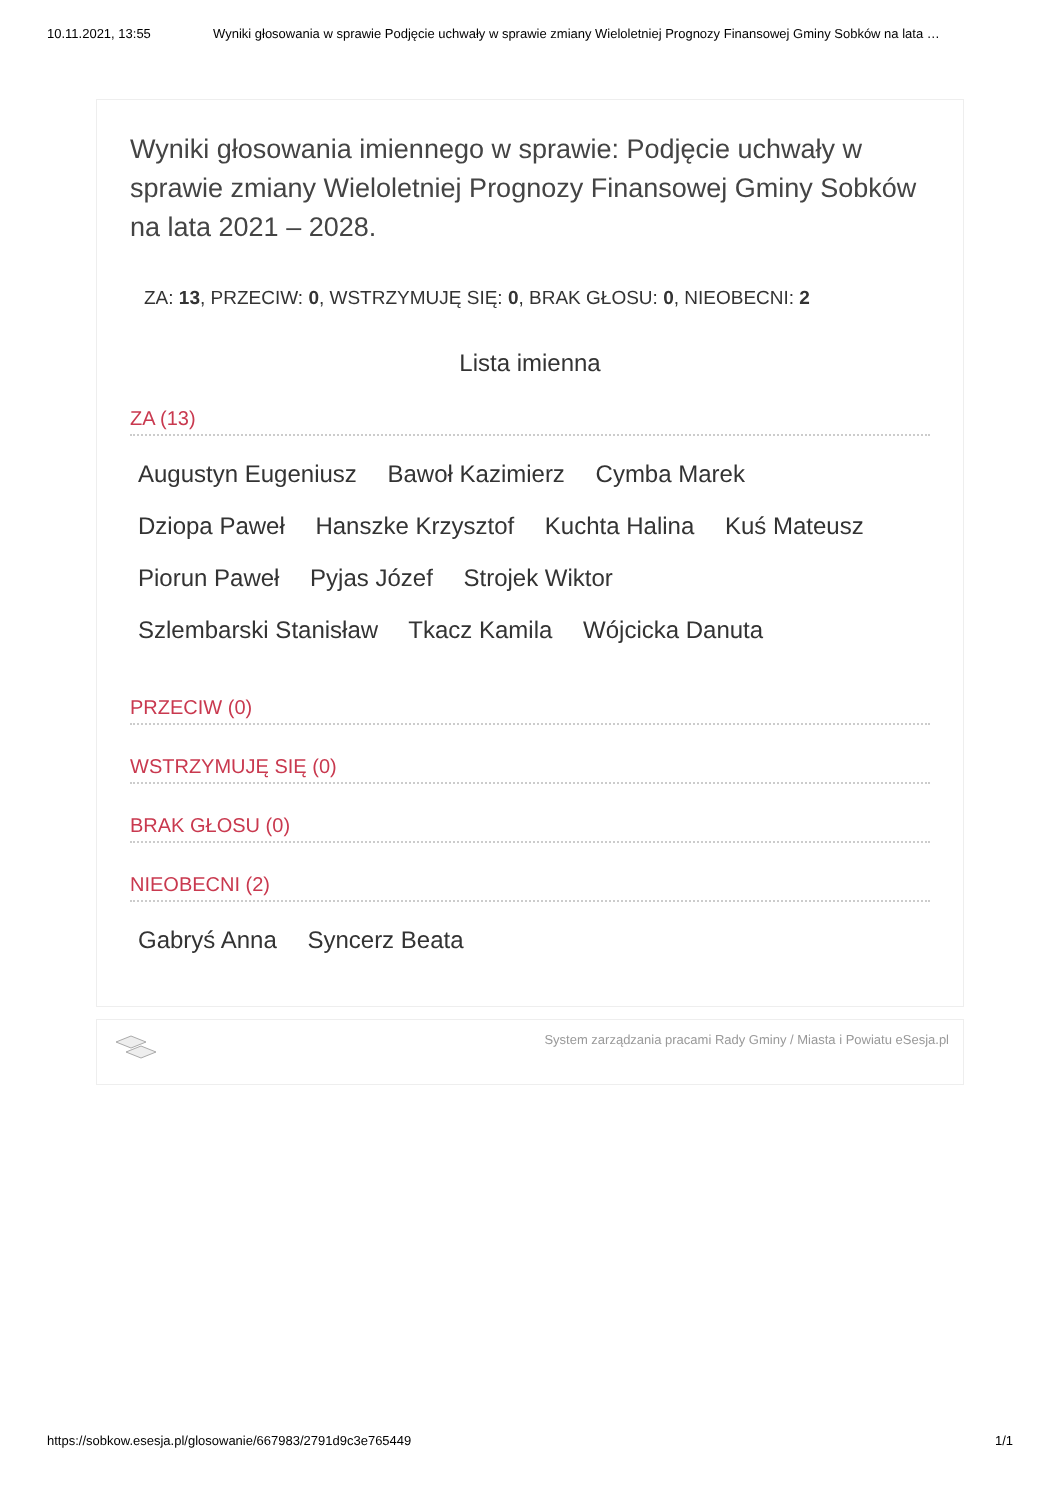10.11.2021, 13:55 Wyniki głosowania w sprawie Podjęcie uchwały w sprawie zmiany Wieloletniej Prognozy Finansowej Gminy Sobków na lata …
Wyniki głosowania imiennego w sprawie: Podjęcie uchwały w sprawie zmiany Wieloletniej Prognozy Finansowej Gminy Sobków na lata 2021 – 2028.
ZA: 13, PRZECIW: 0, WSTRZYMUJĘ SIĘ: 0, BRAK GŁOSU: 0, NIEOBECNI: 2
Lista imienna
ZA (13)
Augustyn Eugeniusz Bawoł Kazimierz Cymba Marek
Dziopa Paweł Hanszke Krzysztof Kuchta Halina Kuś Mateusz
Piorun Paweł Pyjas Józef Strojek Wiktor
Szlembarski Stanisław Tkacz Kamila Wójcicka Danuta
PRZECIW (0)
WSTRZYMUJĘ SIĘ (0)
BRAK GŁOSU (0)
NIEOBECNI (2)
Gabryś Anna Syncerz Beata
System zarządzania pracami Rady Gminy / Miasta i Powiatu eSesja.pl
https://sobkow.esesja.pl/glosowanie/667983/2791d9c3e765449 1/1